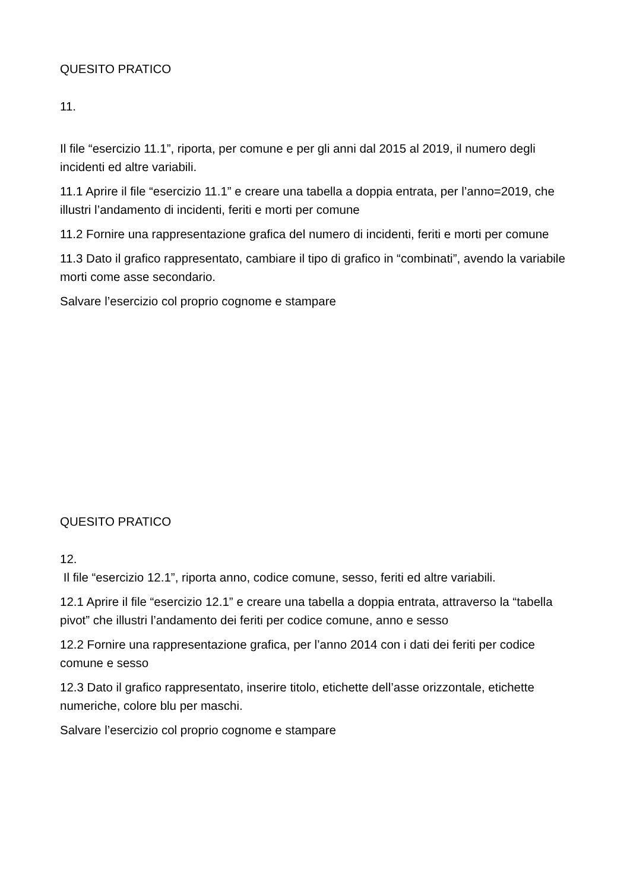QUESITO PRATICO
11.
Il file “esercizio 11.1”, riporta, per comune e per gli anni dal 2015 al 2019, il numero degli incidenti ed altre variabili.
11.1 Aprire il file “esercizio 11.1” e creare una tabella a doppia entrata, per l’anno=2019, che illustri l’andamento di incidenti, feriti e morti per comune
11.2 Fornire una rappresentazione grafica del numero di incidenti, feriti e morti per comune
11.3 Dato il grafico rappresentato, cambiare il tipo di grafico in “combinati”, avendo la variabile morti come asse secondario.
Salvare l’esercizio col proprio cognome e stampare
QUESITO PRATICO
12.
Il file “esercizio 12.1”, riporta anno, codice comune, sesso, feriti ed altre variabili.
12.1 Aprire il file “esercizio 12.1” e creare una tabella a doppia entrata, attraverso la “tabella pivot” che illustri l’andamento dei feriti per codice comune, anno e sesso
12.2 Fornire una rappresentazione grafica, per l’anno 2014 con i dati dei feriti per codice comune e sesso
12.3 Dato il grafico rappresentato, inserire titolo, etichette dell’asse orizzontale, etichette numeriche, colore blu per maschi.
Salvare l’esercizio col proprio cognome e stampare